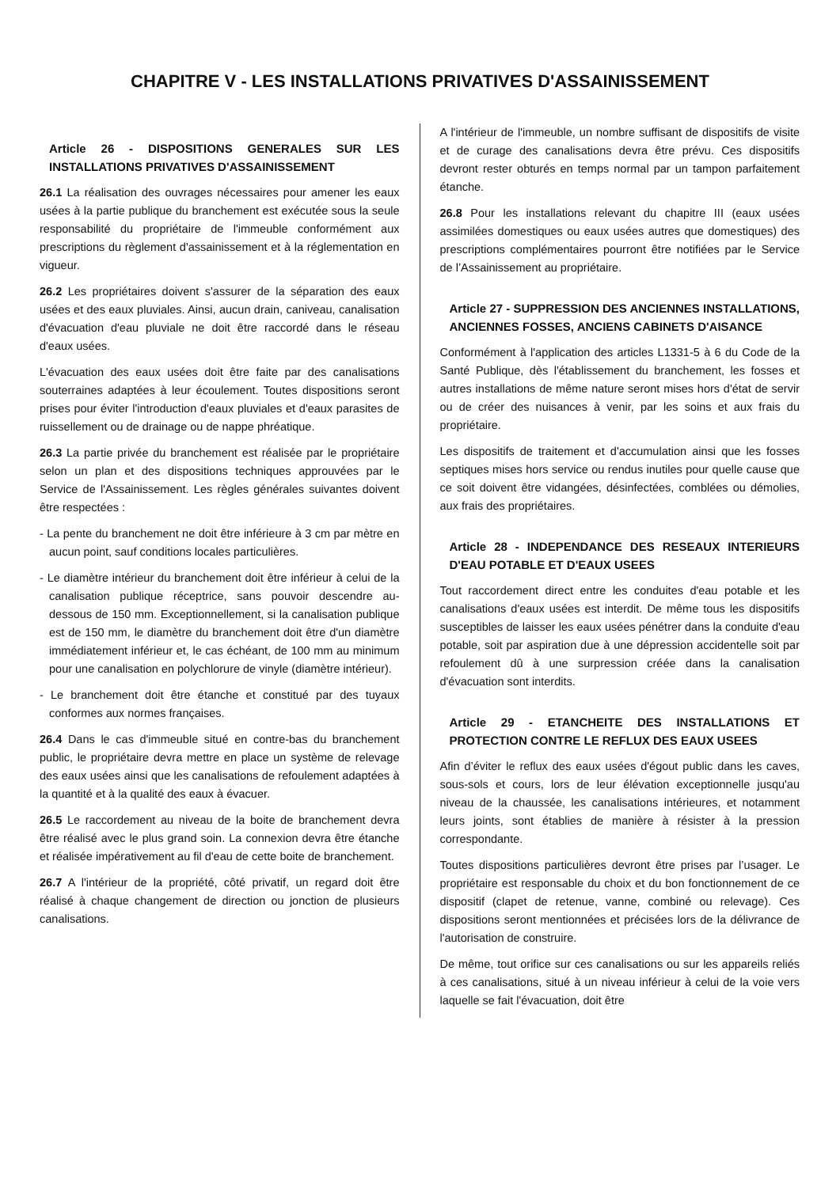CHAPITRE V - LES INSTALLATIONS PRIVATIVES D'ASSAINISSEMENT
Article 26 - DISPOSITIONS GENERALES SUR LES INSTALLATIONS PRIVATIVES D'ASSAINISSEMENT
26.1 La réalisation des ouvrages nécessaires pour amener les eaux usées à la partie publique du branchement est exécutée sous la seule responsabilité du propriétaire de l'immeuble conformément aux prescriptions du règlement d'assainissement et à la réglementation en vigueur.
26.2 Les propriétaires doivent s'assurer de la séparation des eaux usées et des eaux pluviales. Ainsi, aucun drain, caniveau, canalisation d'évacuation d'eau pluviale ne doit être raccordé dans le réseau d'eaux usées.
L'évacuation des eaux usées doit être faite par des canalisations souterraines adaptées à leur écoulement. Toutes dispositions seront prises pour éviter l'introduction d'eaux pluviales et d'eaux parasites de ruissellement ou de drainage ou de nappe phréatique.
26.3 La partie privée du branchement est réalisée par le propriétaire selon un plan et des dispositions techniques approuvées par le Service de l'Assainissement. Les règles générales suivantes doivent être respectées :
- La pente du branchement ne doit être inférieure à 3 cm par mètre en aucun point, sauf conditions locales particulières.
- Le diamètre intérieur du branchement doit être inférieur à celui de la canalisation publique réceptrice, sans pouvoir descendre au-dessous de 150 mm. Exceptionnellement, si la canalisation publique est de 150 mm, le diamètre du branchement doit être d'un diamètre immédiatement inférieur et, le cas échéant, de 100 mm au minimum pour une canalisation en polychlorure de vinyle (diamètre intérieur).
- Le branchement doit être étanche et constitué par des tuyaux conformes aux normes françaises.
26.4 Dans le cas d'immeuble situé en contre-bas du branchement public, le propriétaire devra mettre en place un système de relevage des eaux usées ainsi que les canalisations de refoulement adaptées à la quantité et à la qualité des eaux à évacuer.
26.5 Le raccordement au niveau de la boite de branchement devra être réalisé avec le plus grand soin. La connexion devra être étanche et réalisée impérativement au fil d'eau de cette boite de branchement.
26.7 A l'intérieur de la propriété, côté privatif, un regard doit être réalisé à chaque changement de direction ou jonction de plusieurs canalisations.
A l'intérieur de l'immeuble, un nombre suffisant de dispositifs de visite et de curage des canalisations devra être prévu. Ces dispositifs devront rester obturés en temps normal par un tampon parfaitement étanche.
26.8 Pour les installations relevant du chapitre III (eaux usées assimilées domestiques ou eaux usées autres que domestiques) des prescriptions complémentaires pourront être notifiées par le Service de l’Assainissement au propriétaire.
Article 27 - SUPPRESSION DES ANCIENNES INSTALLATIONS, ANCIENNES FOSSES, ANCIENS CABINETS D'AISANCE
Conformément à l'application des articles L1331-5 à 6 du Code de la Santé Publique, dès l'établissement du branchement, les fosses et autres installations de même nature seront mises hors d'état de servir ou de créer des nuisances à venir, par les soins et aux frais du propriétaire.
Les dispositifs de traitement et d'accumulation ainsi que les fosses septiques mises hors service ou rendus inutiles pour quelle cause que ce soit doivent être vidangées, désinfectées, comblées ou démolies, aux frais des propriétaires.
Article 28 - INDEPENDANCE DES RESEAUX INTERIEURS D'EAU POTABLE ET D'EAUX USEES
Tout raccordement direct entre les conduites d'eau potable et les canalisations d'eaux usées est interdit. De même tous les dispositifs susceptibles de laisser les eaux usées pénétrer dans la conduite d'eau potable, soit par aspiration due à une dépression accidentelle soit par refoulement dû à une surpression créée dans la canalisation d'évacuation sont interdits.
Article 29 - ETANCHEITE DES INSTALLATIONS ET PROTECTION CONTRE LE REFLUX DES EAUX USEES
Afin d’éviter le reflux des eaux usées d'égout public dans les caves, sous-sols et cours, lors de leur élévation exceptionnelle jusqu'au niveau de la chaussée, les canalisations intérieures, et notamment leurs joints, sont établies de manière à résister à la pression correspondante.
Toutes dispositions particulières devront être prises par l’usager. Le propriétaire est responsable du choix et du bon fonctionnement de ce dispositif (clapet de retenue, vanne, combiné ou relevage). Ces dispositions seront mentionnées et précisées lors de la délivrance de l'autorisation de construire.
De même, tout orifice sur ces canalisations ou sur les appareils reliés à ces canalisations, situé à un niveau inférieur à celui de la voie vers laquelle se fait l'évacuation, doit être